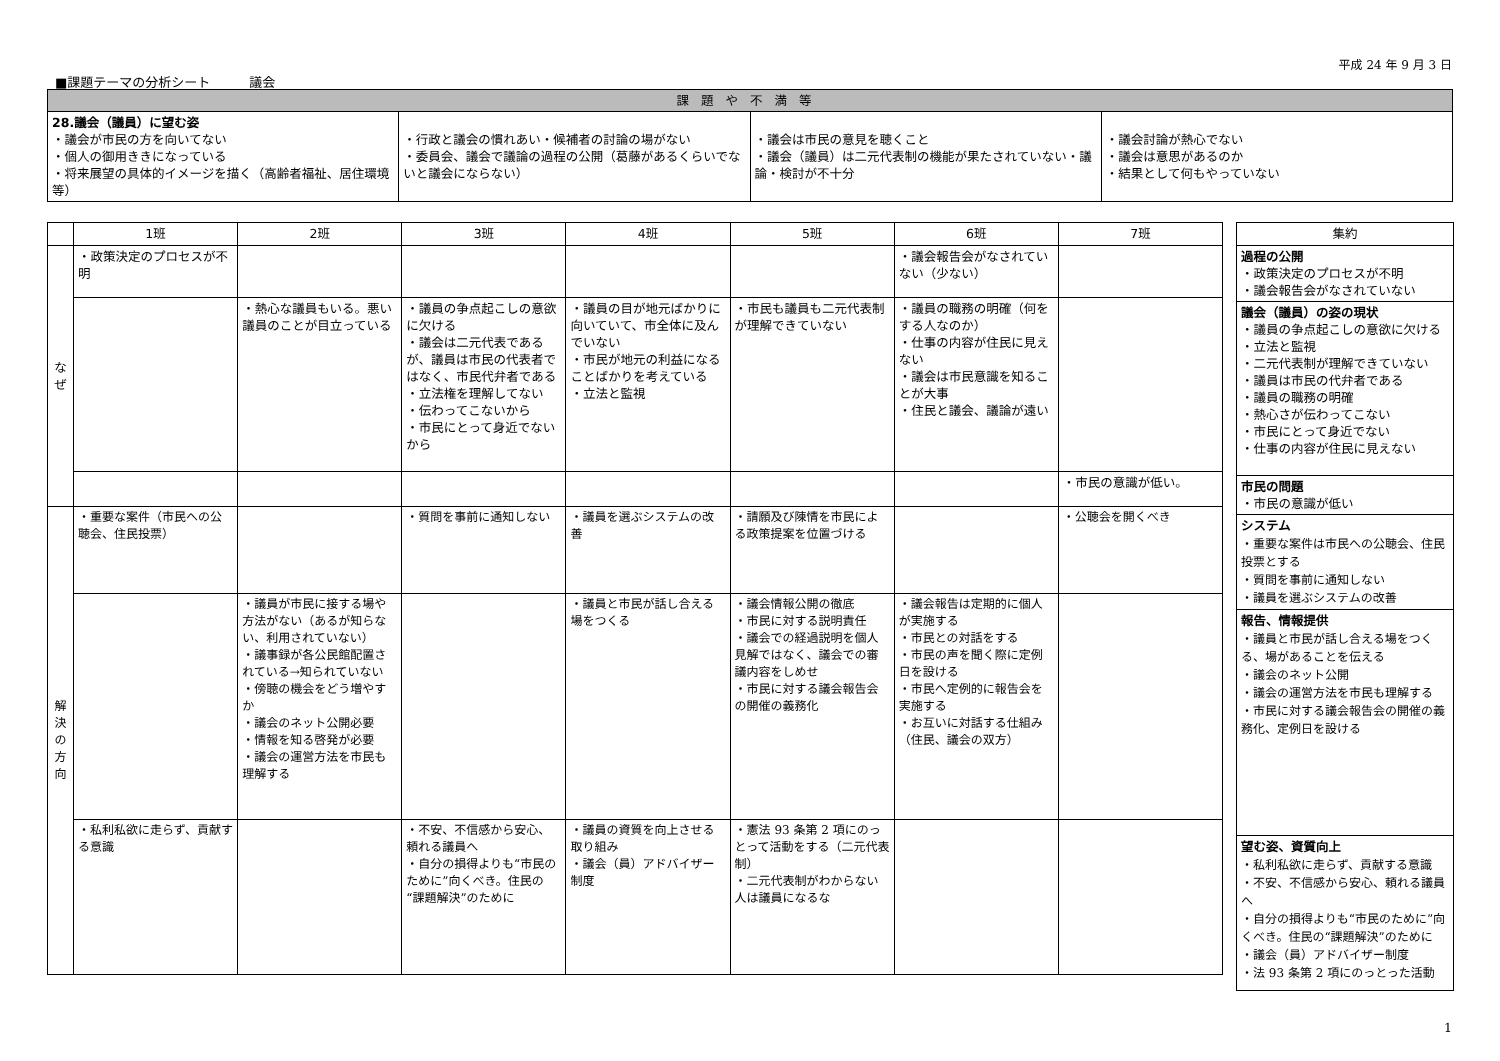平成 24 年 9 月 3 日
■課題テーマの分析シート　　　議会
| 課題や不満等 | | | |
| --- | --- | --- | --- |
| 28.議会（議員）に望む姿 ・議会が市民の方を向いてない ・個人の御用ききになっている ・将来展望の具体的イメージを描く（高齢者福祉、居住環境等） | ・行政と議会の慣れあい・候補者の討論の場がない ・委員会、議会で議論の過程の公開（葛藤があるくらいでないと議会にならない） | ・議会は市民の意見を聴くこと ・議会（議員）は二元代表制の機能が果たされていない・議論・検討が不十分 | ・議会討論が熱心でない ・議会は意思があるのか ・結果として何もやっていない |
| | 1班 | 2班 | 3班 | 4班 | 5班 | 6班 | 7班 |
| --- | --- | --- | --- | --- | --- | --- | --- |
| な ぜ | ・政策決定のプロセスが不明 | | | | | ・議会報告会がなされていない（少ない） | |
| | | ・熱心な議員もいる。悪い議員のことが目立っている | ・議員の争点起こしの意欲に欠ける ・議会は二元代表であるが、議員は市民の代表者ではなく、市民代弁者である ・立法権を理解してない ・伝わってこないから ・市民にとって身近でないから | ・議員の目が地元ばかりに向いていて、市全体に及んでいない ・市民が地元の利益になることばかりを考えている ・立法と監視 | ・市民も議員も二元代表制が理解できていない | ・議員の職務の明確（何をする人なのか） ・仕事の内容が住民に見えない ・議会は市民意識を知ることが大事 ・住民と議会、議論が遠い | |
| | | | | | | | ・市民の意識が低い。 |
| 解 決 の 方 向 | ・重要な案件（市民への公聴会、住民投票） | | ・質問を事前に通知しない | ・議員を選ぶシステムの改善 | ・請願及び陳情を市民による政策提案を位置づける | | ・公聴会を開くべき |
| | | ・議員が市民に接する場や方法がない（あるが知らない、利用されていない） ・議事録が各公民館配置されている→知られていない ・傍聴の機会をどう増やすか ・議会のネット公開必要 ・情報を知る啓発が必要 ・議会の運営方法を市民も理解する | | ・議員と市民が話し合える場をつくる | ・議会情報公開の徹底 ・市民に対する説明責任 ・議会での経過説明を個人見解ではなく、議会での審議内容をしめせ ・市民に対する議会報告会の開催の義務化 | ・議会報告は定期的に個人が実施する ・市民との対話をする ・市民の声を聞く際に定例日を設ける ・市民へ定例的に報告会を実施する ・お互いに対話する仕組み（住民、議会の双方） | |
| | ・私利私欲に走らず、貢献する意識 | | ・不安、不信感から安心、頼れる議員へ ・自分の損得よりも“市民のために”向くべき。住民の“課題解決”のために | ・議員の資質を向上させる取り組み ・議会（員）アドバイザー制度 | ・憲法 93 条第 2 項にのっとって活動をする（二元代表制） ・二元代表制がわからない人は議員になるな | | |
| 集約 |
| --- |
| 過程の公開 ・政策決定のプロセスが不明 ・議会報告会がなされていない |
| 議会（議員）の姿の現状 ・議員の争点起こしの意欲に欠ける ・立法と監視 ・二元代表制が理解できていない ・議員は市民の代弁者である ・議員の職務の明確 ・熱心さが伝わってこない ・市民にとって身近でない ・仕事の内容が住民に見えない |
| 市民の問題 ・市民の意識が低い |
| システム ・重要な案件は市民への公聴会、住民投票とする ・質問を事前に通知しない ・議員を選ぶシステムの改善 |
| 報告、情報提供 ・議員と市民が話し合える場をつくる、場があることを伝える ・議会のネット公開 ・議会の運営方法を市民も理解する ・市民に対する議会報告会の開催の義務化、定例日を設ける |
| 望む姿、資質向上 ・私利私欲に走らず、貢献する意識 ・不安、不信感から安心、頼れる議員へ ・自分の損得よりも“市民のために”向くべき。住民の“課題解決”のために ・議会（員）アドバイザー制度 ・法 93 条第 2 項にのっとった活動 |
1